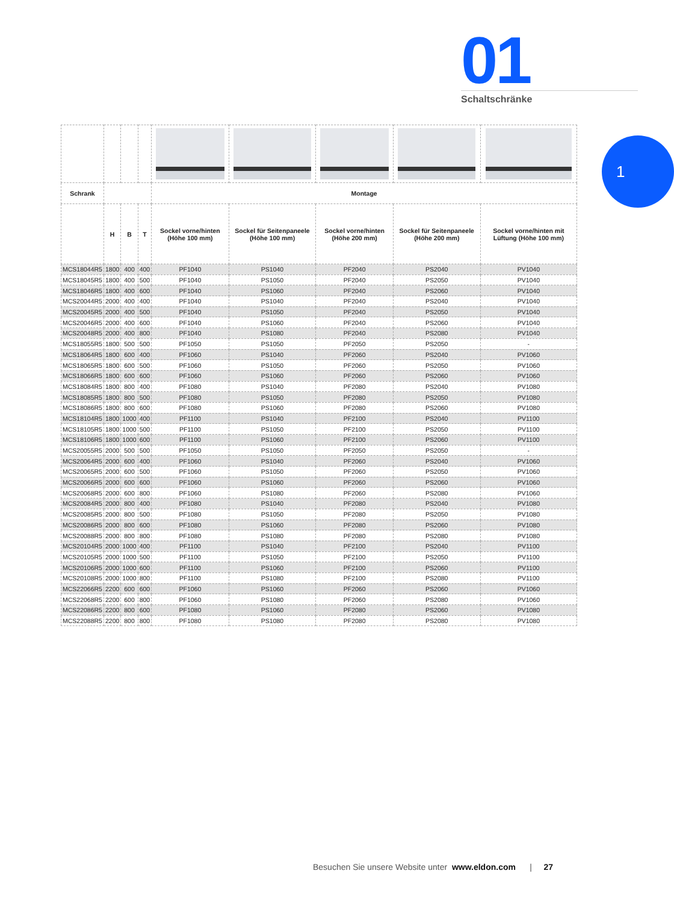01
Schaltschränke
1
| Schrank | | | | Montage | | | | |
| --- | --- | --- | --- | --- | --- | --- | --- | --- |
| | H | B | T | Sockel vorne/hinten (Höhe 100 mm) | Sockel für Seitenpaneele (Höhe 100 mm) | Sockel vorne/hinten (Höhe 200 mm) | Sockel für Seitenpaneele (Höhe 200 mm) | Sockel vorne/hinten mit Lüftung (Höhe 100 mm) |
| MCS18044R5 | 1800 | 400 | 400 | PF1040 | PS1040 | PF2040 | PS2040 | PV1040 |
| MCS18045R5 | 1800 | 400 | 500 | PF1040 | PS1050 | PF2040 | PS2050 | PV1040 |
| MCS18046R5 | 1800 | 400 | 600 | PF1040 | PS1060 | PF2040 | PS2060 | PV1040 |
| MCS20044R5 | 2000 | 400 | 400 | PF1040 | PS1040 | PF2040 | PS2040 | PV1040 |
| MCS20045R5 | 2000 | 400 | 500 | PF1040 | PS1050 | PF2040 | PS2050 | PV1040 |
| MCS20046R5 | 2000 | 400 | 600 | PF1040 | PS1060 | PF2040 | PS2060 | PV1040 |
| MCS20048R5 | 2000 | 400 | 800 | PF1040 | PS1080 | PF2040 | PS2080 | PV1040 |
| MCS18055R5 | 1800 | 500 | 500 | PF1050 | PS1050 | PF2050 | PS2050 | - |
| MCS18064R5 | 1800 | 600 | 400 | PF1060 | PS1040 | PF2060 | PS2040 | PV1060 |
| MCS18065R5 | 1800 | 600 | 500 | PF1060 | PS1050 | PF2060 | PS2050 | PV1060 |
| MCS18066R5 | 1800 | 600 | 600 | PF1060 | PS1060 | PF2060 | PS2060 | PV1060 |
| MCS18084R5 | 1800 | 800 | 400 | PF1080 | PS1040 | PF2080 | PS2040 | PV1080 |
| MCS18085R5 | 1800 | 800 | 500 | PF1080 | PS1050 | PF2080 | PS2050 | PV1080 |
| MCS18086R5 | 1800 | 800 | 600 | PF1080 | PS1060 | PF2080 | PS2060 | PV1080 |
| MCS18104R5 | 1800 | 1000 | 400 | PF1100 | PS1040 | PF2100 | PS2040 | PV1100 |
| MCS18105R5 | 1800 | 1000 | 500 | PF1100 | PS1050 | PF2100 | PS2050 | PV1100 |
| MCS18106R5 | 1800 | 1000 | 600 | PF1100 | PS1060 | PF2100 | PS2060 | PV1100 |
| MCS20055R5 | 2000 | 500 | 500 | PF1050 | PS1050 | PF2050 | PS2050 | - |
| MCS20064R5 | 2000 | 600 | 400 | PF1060 | PS1040 | PF2060 | PS2040 | PV1060 |
| MCS20065R5 | 2000 | 600 | 500 | PF1060 | PS1050 | PF2060 | PS2050 | PV1060 |
| MCS20066R5 | 2000 | 600 | 600 | PF1060 | PS1060 | PF2060 | PS2060 | PV1060 |
| MCS20068R5 | 2000 | 600 | 800 | PF1060 | PS1080 | PF2060 | PS2080 | PV1060 |
| MCS20084R5 | 2000 | 800 | 400 | PF1080 | PS1040 | PF2080 | PS2040 | PV1080 |
| MCS20085R5 | 2000 | 800 | 500 | PF1080 | PS1050 | PF2080 | PS2050 | PV1080 |
| MCS20086R5 | 2000 | 800 | 600 | PF1080 | PS1060 | PF2080 | PS2060 | PV1080 |
| MCS20088R5 | 2000 | 800 | 800 | PF1080 | PS1080 | PF2080 | PS2080 | PV1080 |
| MCS20104R5 | 2000 | 1000 | 400 | PF1100 | PS1040 | PF2100 | PS2040 | PV1100 |
| MCS20105R5 | 2000 | 1000 | 500 | PF1100 | PS1050 | PF2100 | PS2050 | PV1100 |
| MCS20106R5 | 2000 | 1000 | 600 | PF1100 | PS1060 | PF2100 | PS2060 | PV1100 |
| MCS20108R5 | 2000 | 1000 | 800 | PF1100 | PS1080 | PF2100 | PS2080 | PV1100 |
| MCS22066R5 | 2200 | 600 | 600 | PF1060 | PS1060 | PF2060 | PS2060 | PV1060 |
| MCS22068R5 | 2200 | 600 | 800 | PF1060 | PS1080 | PF2060 | PS2080 | PV1060 |
| MCS22086R5 | 2200 | 800 | 600 | PF1080 | PS1060 | PF2080 | PS2060 | PV1080 |
| MCS22088R5 | 2200 | 800 | 800 | PF1080 | PS1080 | PF2080 | PS2080 | PV1080 |
Besuchen Sie unsere Website unter www.eldon.com | 27